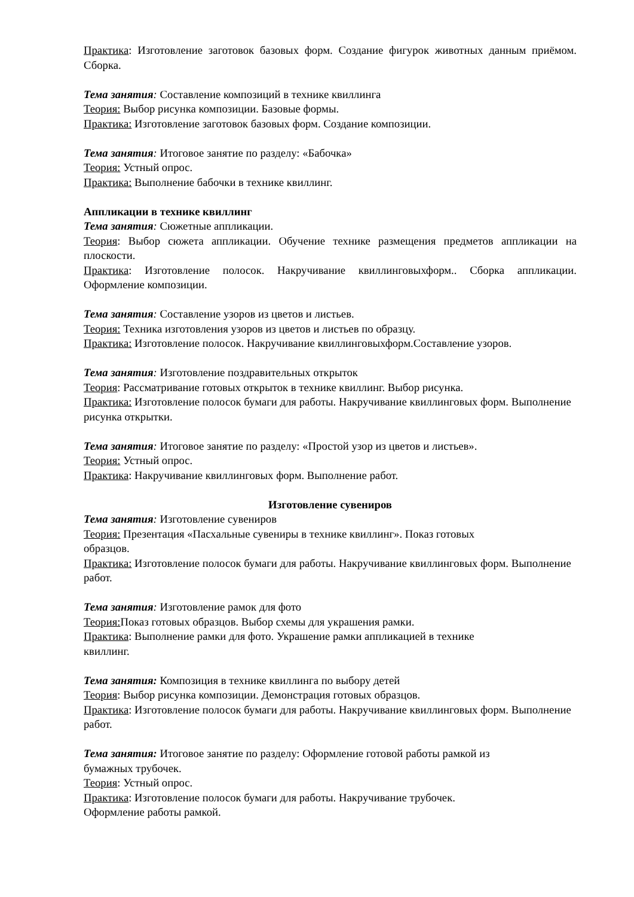Практика: Изготовление заготовок базовых форм. Создание фигурок животных данным приёмом. Сборка.
Тема занятия: Составление композиций в технике квиллинга
Теория: Выбор рисунка композиции. Базовые формы.
Практика: Изготовление заготовок базовых форм. Создание композиции.
Тема занятия: Итоговое занятие по разделу: «Бабочка»
Теория: Устный опрос.
Практика: Выполнение бабочки в технике квиллинг.
Аппликации в технике квиллинг
Тема занятия: Сюжетные аппликации.
Теория: Выбор сюжета аппликации. Обучение технике размещения предметов аппликации на плоскости.
Практика: Изготовление полосок. Накручивание квиллинговыхформ.. Сборка аппликации. Оформление композиции.
Тема занятия: Составление узоров из цветов и листьев.
Теория: Техника изготовления узоров из цветов и листьев по образцу.
Практика: Изготовление полосок. Накручивание квиллинговыхформ.Составление узоров.
Тема занятия: Изготовление поздравительных открыток
Теория: Рассматривание готовых открыток в технике квиллинг. Выбор рисунка.
Практика: Изготовление полосок бумаги для работы. Накручивание квиллинговых форм. Выполнение рисунка открытки.
Тема занятия: Итоговое занятие по разделу: «Простой узор из цветов и листьев».
Теория: Устный опрос.
Практика: Накручивание квиллинговых форм. Выполнение работ.
Изготовление сувениров
Тема занятия: Изготовление сувениров
Теория: Презентация «Пасхальные сувениры в технике квиллинг». Показ готовых
образцов.
Практика: Изготовление полосок бумаги для работы. Накручивание квиллинговых форм. Выполнение работ.
Тема занятия: Изготовление рамок для фото
Теория: Показ готовых образцов. Выбор схемы для украшения рамки.
Практика: Выполнение рамки для фото. Украшение рамки аппликацией в технике
квиллинг.
Тема занятия: Композиция в технике квиллинга по выбору детей
Теория: Выбор рисунка композиции. Демонстрация готовых образцов.
Практика: Изготовление полосок бумаги для работы. Накручивание квиллинговых форм. Выполнение работ.
Тема занятия: Итоговое занятие по разделу: Оформление готовой работы рамкой из
бумажных трубочек.
Теория: Устный опрос.
Практика: Изготовление полосок бумаги для работы. Накручивание трубочек.
Оформление работы рамкой.